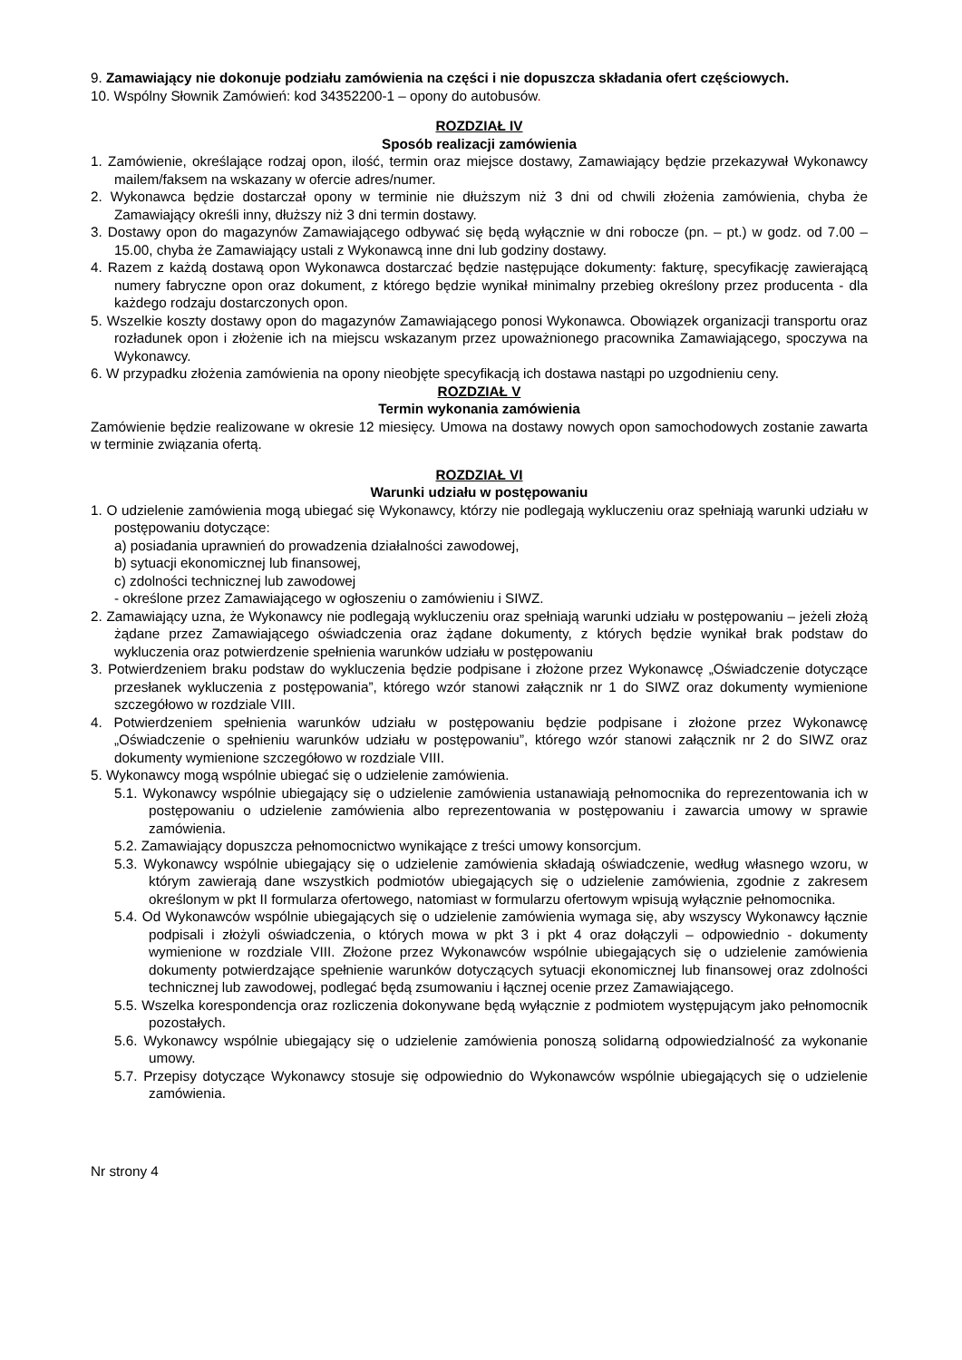9. Zamawiający nie dokonuje podziału zamówienia na części i nie dopuszcza składania ofert częściowych.
10. Wspólny Słownik Zamówień: kod 34352200-1 – opony do autobusów.
ROZDZIAŁ IV
Sposób realizacji zamówienia
1. Zamówienie, określające rodzaj opon, ilość, termin oraz miejsce dostawy, Zamawiający będzie przekazywał Wykonawcy mailem/faksem na wskazany w ofercie adres/numer.
2. Wykonawca będzie dostarczał opony w terminie nie dłuższym niż 3 dni od chwili złożenia zamówienia, chyba że Zamawiający określi inny, dłuższy niż 3 dni termin dostawy.
3. Dostawy opon do magazynów Zamawiającego odbywać się będą wyłącznie w dni robocze (pn. – pt.) w godz. od 7.00 – 15.00, chyba że Zamawiający ustali z Wykonawcą inne dni lub godziny dostawy.
4. Razem z każdą dostawą opon Wykonawca dostarczać będzie następujące dokumenty: fakturę, specyfikację zawierającą numery fabryczne opon oraz dokument, z którego będzie wynikał minimalny przebieg określony przez producenta - dla każdego rodzaju dostarczonych opon.
5. Wszelkie koszty dostawy opon do magazynów Zamawiającego ponosi Wykonawca. Obowiązek organizacji transportu oraz rozładunek opon i złożenie ich na miejscu wskazanym przez upoważnionego pracownika Zamawiającego, spoczywa na Wykonawcy.
6. W przypadku złożenia zamówienia na opony nieobjęte specyfikacją ich dostawa nastąpi po uzgodnieniu ceny.
ROZDZIAŁ V
Termin wykonania zamówienia
Zamówienie będzie realizowane w okresie 12 miesięcy. Umowa na dostawy nowych opon samochodowych zostanie zawarta w terminie związania ofertą.
ROZDZIAŁ VI
Warunki udziału w postępowaniu
1. O udzielenie zamówienia mogą ubiegać się Wykonawcy, którzy nie podlegają wykluczeniu oraz spełniają warunki udziału w postępowaniu dotyczące:
a) posiadania uprawnień do prowadzenia działalności zawodowej,
b) sytuacji ekonomicznej lub finansowej,
c) zdolności technicznej lub zawodowej
- określone przez Zamawiającego w ogłoszeniu o zamówieniu i SIWZ.
2. Zamawiający uzna, że Wykonawcy nie podlegają wykluczeniu oraz spełniają warunki udziału w postępowaniu – jeżeli złożą żądane przez Zamawiającego oświadczenia oraz żądane dokumenty, z których będzie wynikał brak podstaw do wykluczenia oraz potwierdzenie spełnienia warunków udziału w postępowaniu
3. Potwierdzeniem braku podstaw do wykluczenia będzie podpisane i złożone przez Wykonawcę „Oświadczenie dotyczące przesłanek wykluczenia z postępowania”, którego wzór stanowi załącznik nr 1 do SIWZ oraz dokumenty wymienione szczegółowo w rozdziale VIII.
4. Potwierdzeniem spełnienia warunków udziału w postępowaniu będzie podpisane i złożone przez Wykonawcę „Oświadczenie o spełnieniu warunków udziału w postępowaniu”, którego wzór stanowi załącznik nr 2 do SIWZ oraz dokumenty wymienione szczegółowo w rozdziale VIII.
5. Wykonawcy mogą wspólnie ubiegać się o udzielenie zamówienia.
5.1. Wykonawcy wspólnie ubiegający się o udzielenie zamówienia ustanawiają pełnomocnika do reprezentowania ich w postępowaniu o udzielenie zamówienia albo reprezentowania w postępowaniu i zawarcia umowy w sprawie zamówienia.
5.2. Zamawiający dopuszcza pełnomocnictwo wynikające z treści umowy konsorcjum.
5.3. Wykonawcy wspólnie ubiegający się o udzielenie zamówienia składają oświadczenie, według własnego wzoru, w którym zawierają dane wszystkich podmiotów ubiegających się o udzielenie zamówienia, zgodnie z zakresem określonym w pkt II formularza ofertowego, natomiast w formularzu ofertowym wpisują wyłącznie pełnomocnika.
5.4. Od Wykonawców wspólnie ubiegających się o udzielenie zamówienia wymaga się, aby wszyscy Wykonawcy łącznie podpisali i złożyli oświadczenia, o których mowa w pkt 3 i pkt 4 oraz dołączyli – odpowiednio - dokumenty wymienione w rozdziale VIII. Złożone przez Wykonawców wspólnie ubiegających się o udzielenie zamówienia dokumenty potwierdzające spełnienie warunków dotyczących sytuacji ekonomicznej lub finansowej oraz zdolności technicznej lub zawodowej, podlegać będą zsumowaniu i łącznej ocenie przez Zamawiającego.
5.5. Wszelka korespondencja oraz rozliczenia dokonywane będą wyłącznie z podmiotem występującym jako pełnomocnik pozostałych.
5.6. Wykonawcy wspólnie ubiegający się o udzielenie zamówienia ponoszą solidarną odpowiedzialność za wykonanie umowy.
5.7. Przepisy dotyczące Wykonawcy stosuje się odpowiednio do Wykonawców wspólnie ubiegających się o udzielenie zamówienia.
Nr strony 4